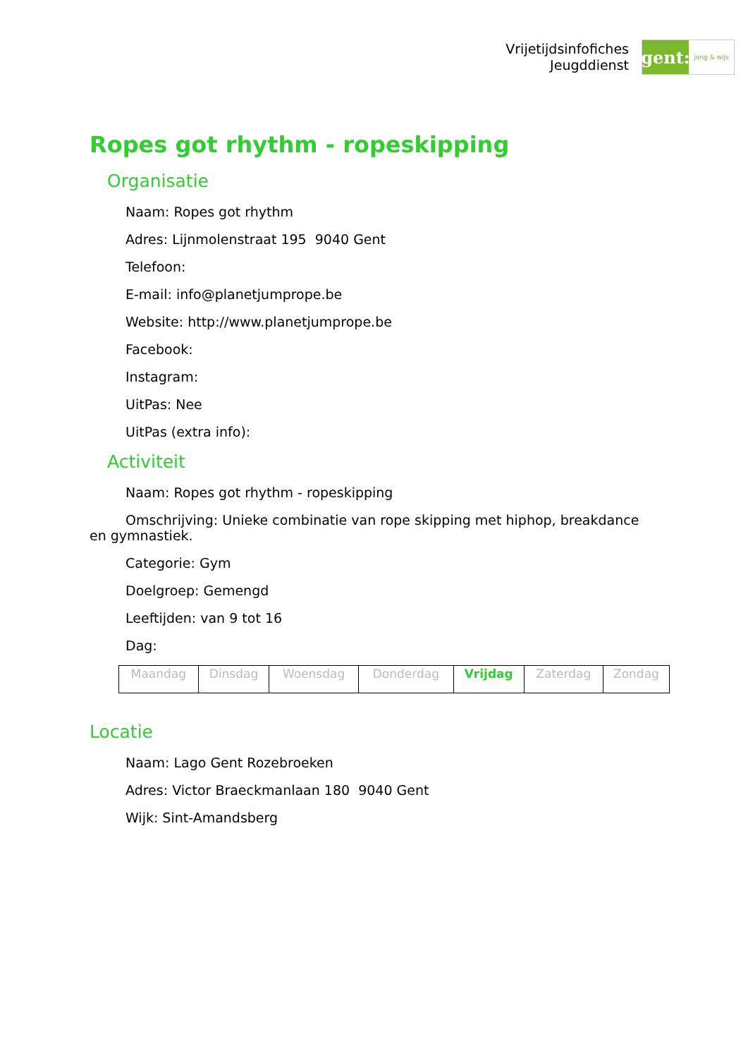Vrijetijdsinfofiches
Jeugddienst
gent:
jong & wijs
Ropes got rhythm - ropeskipping
Organisatie
Naam: Ropes got rhythm
Adres: Lijnmolenstraat 195 9040 Gent
Telefoon:
E-mail: info@planetjumprope.be
Website: http://www.planetjumprope.be
Facebook:
Instagram:
UitPas: Nee
UitPas (extra info):
Activiteit
Naam: Ropes got rhythm - ropeskipping
Omschrijving: Unieke combinatie van rope skipping met hiphop, breakdance en gymnastiek.
Categorie: Gym
Doelgroep: Gemengd
Leeftijden: van 9 tot 16
Dag:
| Maandag | Dinsdag | Woensdag | Donderdag | Vrijdag | Zaterdag | Zondag |
Locatie
Naam: Lago Gent Rozebroeken
Adres: Victor Braeckmanlaan 180 9040 Gent
Wijk: Sint-Amandsberg